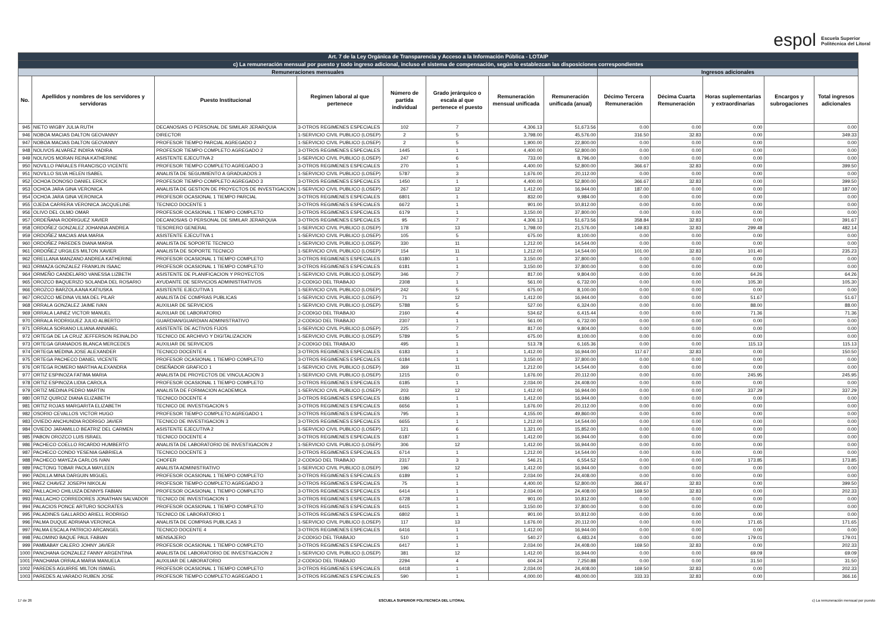espol Escuela Superior
Politécnica del Litoral
| Art. 7 de la Ley Orgánica de Transparencia y Acceso a la Información Pública - LOTAIP | | | | | | | | | | | | |
| --- | --- | --- | --- | --- | --- | --- | --- | --- | --- | --- | --- | --- |
| c) La remuneración mensual por puesto y todo ingreso adicional, incluso el sistema de compensación, según lo establezcan las disposiciones correspondientes | | | | | | | | | | | | |
| Remuneraciones mensuales | | | | | | | | Ingresos adicionales | | | | |
| No. | Apellidos y nombres de los servidores y servidoras | Puesto Institucional | Regimen laboral al que pertenece | Número de partida individual | Grado jerárquico o escala al que pertenece el puesto | Remuneración mensual unificada | Remuneración unificada (anual) | Décimo Tercera Remuneración | Décima Cuarta Remuneración | Horas suplementarias y extraordinarias | Encargos y subrogaciones | Total ingresos adicionales |
| 945 | NIETO WIGBY JULIA RUTH | DECANOS/AS O PERSONAL DE SIMILAR JERARQUIA | 3-OTROS REGIMENES ESPECIALES | 102 | 7 | 4,306.13 | 51,673.56 | 0.00 | 0.00 | 0.00 | | 0.00 |
| 946 | NOBOA MACIAS DALTON GEOVANNY | DIRECTOR | 1-SERVICIO CIVIL PUBLICO (LOSEP) | 2 | 5 | 3,798.00 | 45,576.00 | 316.50 | 32.83 | 0.00 | | 349.33 |
| 947 | NOBOA MACIAS DALTON GEOVANNY | PROFESOR TIEMPO PARCIAL AGREGADO 2 | 1-SERVICIO CIVIL PUBLICO (LOSEP) | 2 | 5 | 1,900.00 | 22,800.00 | 0.00 | 0.00 | 0.00 | | 0.00 |
| 948 | NOLIVOS ALVAREZ INDIRA YADIRA | PROFESOR TIEMPO COMPLETO AGREGADO 2 | 3-OTROS REGIMENES ESPECIALES | 1445 | 1 | 4,400.00 | 52,800.00 | 0.00 | 0.00 | 0.00 | | 0.00 |
| 949 | NOLIVOS MORAN REINA KATHERINE | ASISTENTE EJECUTIVA 2 | 1-SERVICIO CIVIL PUBLICO (LOSEP) | 247 | 6 | 733.00 | 8,796.00 | 0.00 | 0.00 | 0.00 | | 0.00 |
| 950 | NOVILLO PARALES FRANCISCO VICENTE | PROFESOR TIEMPO COMPLETO AGREGADO 3 | 3-OTROS REGIMENES ESPECIALES | 270 | 1 | 4,400.00 | 52,800.00 | 366.67 | 32.83 | 0.00 | | 399.50 |
| 951 | NOVILLO SILVA HELEN ISABEL | ANALISTA DE SEGUIMIENTO A GRADUADOS 3 | 1-SERVICIO CIVIL PUBLICO (LOSEP) | 5787 | 3 | 1,676.00 | 20,112.00 | 0.00 | 0.00 | 0.00 | | 0.00 |
| 952 | OCHOA DONOSO DANIEL ERICK | PROFESOR TIEMPO COMPLETO AGREGADO 3 | 3-OTROS REGIMENES ESPECIALES | 1450 | 1 | 4,400.00 | 52,800.00 | 366.67 | 32.83 | 0.00 | | 399.50 |
| 953 | OCHOA JARA GINA VERONICA | ANALISTA DE GESTION DE PROYECTOS DE INVESTIGACION | 1-SERVICIO CIVIL PUBLICO (LOSEP) | 267 | 12 | 1,412.00 | 16,944.00 | 187.00 | 0.00 | 0.00 | | 187.00 |
| 954 | OCHOA JARA GINA VERONICA | PROFESOR OCASIONAL 1 TIEMPO PARCIAL | 3-OTROS REGIMENES ESPECIALES | 6801 | 1 | 832.00 | 9,984.00 | 0.00 | 0.00 | 0.00 | | 0.00 |
| 955 | OJEDA CARRERA VERONICA JACQUELINE | TECNICO DOCENTE 1 | 3-OTROS REGIMENES ESPECIALES | 6672 | 1 | 901.00 | 10,812.00 | 0.00 | 0.00 | 0.00 | | 0.00 |
| 956 | OLIVO DEL OLMO OMAR | PROFESOR OCASIONAL 1 TIEMPO COMPLETO | 3-OTROS REGIMENES ESPECIALES | 6179 | 1 | 3,150.00 | 37,800.00 | 0.00 | 0.00 | 0.00 | | 0.00 |
| 957 | ORDEÑANA RODRIGUEZ XAVIER | DECANOS/AS O PERSONAL DE SIMILAR JERARQUIA | 3-OTROS REGIMENES ESPECIALES | 95 | 7 | 4,306.13 | 51,673.56 | 358.84 | 32.83 | 0.00 | | 391.67 |
| 958 | ORDOÑEZ GONZALEZ JOHANNA ANDREA | TESORERO GENERAL | 1-SERVICIO CIVIL PUBLICO (LOSEP) | 178 | 13 | 1,798.00 | 21,576.00 | 149.83 | 32.83 | 299.48 | | 482.14 |
| 959 | ORDOÑEZ MACIAS ANA MARIA | ASISTENTE EJECUTIVA 1 | 1-SERVICIO CIVIL PUBLICO (LOSEP) | 105 | 5 | 675.00 | 8,100.00 | 0.00 | 0.00 | 0.00 | | 0.00 |
| 960 | ORDOÑEZ PAREDES DIANA MARIA | ANALISTA DE SOPORTE TECNICO | 1-SERVICIO CIVIL PUBLICO (LOSEP) | 330 | 11 | 1,212.00 | 14,544.00 | 0.00 | 0.00 | 0.00 | | 0.00 |
| 961 | ORDOÑEZ URGILES MILTON XAVIER | ANALISTA DE SOPORTE TECNICO | 1-SERVICIO CIVIL PUBLICO (LOSEP) | 154 | 11 | 1,212.00 | 14,544.00 | 101.00 | 32.83 | 101.40 | | 235.23 |
| 962 | ORELLANA MANZANO ANDREA KATHERINE | PROFESOR OCASIONAL 1 TIEMPO COMPLETO | 3-OTROS REGIMENES ESPECIALES | 6180 | 1 | 3,150.00 | 37,800.00 | 0.00 | 0.00 | 0.00 | | 0.00 |
| 963 | ORMAZA GONZALEZ FRANKLIN ISAAC | PROFESOR OCASIONAL 1 TIEMPO COMPLETO | 3-OTROS REGIMENES ESPECIALES | 6181 | 1 | 3,150.00 | 37,800.00 | 0.00 | 0.00 | 0.00 | | 0.00 |
| 964 | ORMEÑO CANDELARIO VANESSA LIZBETH | ASISTENTE DE PLANIFICACION Y PROYECTOS | 1-SERVICIO CIVIL PUBLICO (LOSEP) | 346 | 7 | 817.00 | 9,804.00 | 0.00 | 0.00 | 64.26 | | 64.26 |
| 965 | OROZCO BAQUERIZO SOLANDA DEL ROSARIO | AYUDANTE DE SERVICIOS ADMINISTRATIVOS | 2-CODIGO DEL TRABAJO | 2308 | 1 | 561.00 | 6,732.00 | 0.00 | 0.00 | 105.30 | | 105.30 |
| 966 | OROZCO BARZOLA ANA KATIUSKA | ASISTENTE EJECUTIVA 1 | 1-SERVICIO CIVIL PUBLICO (LOSEP) | 242 | 5 | 675.00 | 8,100.00 | 0.00 | 0.00 | 0.00 | | 0.00 |
| 967 | OROZCO MEDINA VILMA DEL PILAR | ANALISTA DE COMPRAS PUBLICAS | 1-SERVICIO CIVIL PUBLICO (LOSEP) | 71 | 12 | 1,412.00 | 16,944.00 | 0.00 | 0.00 | 51.67 | | 51.67 |
| 968 | ORRALA GONZALEZ JAIME IVAN | AUXILIAR DE SERVICIOS | 1-SERVICIO CIVIL PUBLICO (LOSEP) | 5788 | 5 | 527.00 | 6,324.00 | 0.00 | 0.00 | 88.00 | | 88.00 |
| 969 | ORRALA LAINEZ VICTOR MANUEL | AUXILIAR DE LABORATORIO | 2-CODIGO DEL TRABAJO | 2160 | 4 | 534.62 | 6,415.44 | 0.00 | 0.00 | 71.36 | | 71.36 |
| 970 | ORRALA RODRIGUEZ JULIO ALBERTO | GUARDIAN/GUARDIAN ADMINISTRATIVO | 2-CODIGO DEL TRABAJO | 2307 | 1 | 561.00 | 6,732.00 | 0.00 | 0.00 | 0.00 | | 0.00 |
| 971 | ORRALA SORIANO LILIANA ANNABEL | ASISTENTE DE ACTIVOS FIJOS | 1-SERVICIO CIVIL PUBLICO (LOSEP) | 225 | 7 | 817.00 | 9,804.00 | 0.00 | 0.00 | 0.00 | | 0.00 |
| 972 | ORTEGA DE LA CRUZ JEFFERSON REINALDO | TECNICO DE ARCHIVO Y DIGITALIZACION | 1-SERVICIO CIVIL PUBLICO (LOSEP) | 5789 | 5 | 675.00 | 8,100.00 | 0.00 | 0.00 | 0.00 | | 0.00 |
| 973 | ORTEGA GRANADOS BLANCA MERCEDES | AUXILIAR DE SERVICIOS | 2-CODIGO DEL TRABAJO | 495 | 1 | 513.78 | 6,165.36 | 0.00 | 0.00 | 115.13 | | 115.13 |
| 974 | ORTEGA MEDINA JOSE ALEXANDER | TECNICO DOCENTE 4 | 3-OTROS REGIMENES ESPECIALES | 6183 | 1 | 1,412.00 | 16,944.00 | 117.67 | 32.83 | 0.00 | | 150.50 |
| 975 | ORTEGA PACHECO DANIEL VICENTE | PROFESOR OCASIONAL 1 TIEMPO COMPLETO | 3-OTROS REGIMENES ESPECIALES | 6184 | 1 | 3,150.00 | 37,800.00 | 0.00 | 0.00 | 0.00 | | 0.00 |
| 976 | ORTEGA ROMERO MARTHA ALEXANDRA | DISEÑADOR GRAFICO 1 | 1-SERVICIO CIVIL PUBLICO (LOSEP) | 369 | 11 | 1,212.00 | 14,544.00 | 0.00 | 0.00 | 0.00 | | 0.00 |
| 977 | ORTIZ ESPINOZA FATIMA MARIA | ANALISTA DE PROYECTOS DE VINCULACION 3 | 1-SERVICIO CIVIL PUBLICO (LOSEP) | 1215 | 0 | 1,676.00 | 20,112.00 | 0.00 | 0.00 | 245.95 | | 245.95 |
| 978 | ORTIZ ESPINOZA LIDIA CAROLA | PROFESOR OCASIONAL 1 TIEMPO COMPLETO | 3-OTROS REGIMENES ESPECIALES | 6185 | 1 | 2,034.00 | 24,408.00 | 0.00 | 0.00 | 0.00 | | 0.00 |
| 979 | ORTIZ MEDINA PEDRO MARTIN | ANALISTA DE FORMACION ACADEMICA | 1-SERVICIO CIVIL PUBLICO (LOSEP) | 203 | 12 | 1,412.00 | 16,944.00 | 0.00 | 0.00 | 337.29 | | 337.29 |
| 980 | ORTIZ QUIROZ DIANA ELIZABETH | TECNICO DOCENTE 4 | 3-OTROS REGIMENES ESPECIALES | 6186 | 1 | 1,412.00 | 16,944.00 | 0.00 | 0.00 | 0.00 | | 0.00 |
| 981 | ORTIZ ROJAS MARGARITA ELIZABETH | TECNICO DE INVESTIGACION 5 | 3-OTROS REGIMENES ESPECIALES | 6656 | 1 | 1,676.00 | 20,112.00 | 0.00 | 0.00 | 0.00 | | 0.00 |
| 982 | OSORIO CEVALLOS VICTOR HUGO | PROFESOR TIEMPO COMPLETO AGREGADO 1 | 3-OTROS REGIMENES ESPECIALES | 795 | 1 | 4,155.00 | 49,860.00 | 0.00 | 0.00 | 0.00 | | 0.00 |
| 983 | OVIEDO ANCHUNDIA RODRIGO JAVIER | TECNICO DE INVESTIGACION 3 | 3-OTROS REGIMENES ESPECIALES | 6655 | 1 | 1,212.00 | 14,544.00 | 0.00 | 0.00 | 0.00 | | 0.00 |
| 984 | OVIEDO JARAMILLO BEATRIZ DEL CARMEN | ASISTENTE EJECUTIVA 2 | 1-SERVICIO CIVIL PUBLICO (LOSEP) | 121 | 6 | 1,321.00 | 15,852.00 | 0.00 | 0.00 | 0.00 | | 0.00 |
| 985 | PABON OROZCO LUIS ISRAEL | TECNICO DOCENTE 4 | 3-OTROS REGIMENES ESPECIALES | 6187 | 1 | 1,412.00 | 16,944.00 | 0.00 | 0.00 | 0.00 | | 0.00 |
| 986 | PACHECO COELLO RICARDO HUMBERTO | ANALISTA DE LABORATORIO DE INVESTIGACION 2 | 1-SERVICIO CIVIL PUBLICO (LOSEP) | 306 | 12 | 1,412.00 | 16,944.00 | 0.00 | 0.00 | 0.00 | | 0.00 |
| 987 | PACHECO CONDO YESENIA GABRIELA | TECNICO DOCENTE 3 | 3-OTROS REGIMENES ESPECIALES | 6714 | 1 | 1,212.00 | 14,544.00 | 0.00 | 0.00 | 0.00 | | 0.00 |
| 988 | PACHECO MAYEZA CARLOS IVAN | CHOFER | 2-CODIGO DEL TRABAJO | 2317 | 3 | 546.21 | 6,554.52 | 0.00 | 0.00 | 173.85 | | 173.85 |
| 989 | PACTONG TOBAR PAOLA MAYLEEN | ANALISTA ADMINISTRATIVO | 1-SERVICIO CIVIL PUBLICO (LOSEP) | 196 | 12 | 1,412.00 | 16,944.00 | 0.00 | 0.00 | 0.00 | | 0.00 |
| 990 | PADILLA MINA DARGUIN MIGUEL | PROFESOR OCASIONAL 1 TIEMPO COMPLETO | 3-OTROS REGIMENES ESPECIALES | 6189 | 1 | 2,034.00 | 24,408.00 | 0.00 | 0.00 | 0.00 | | 0.00 |
| 991 | PAEZ CHAVEZ JOSEPH NIKOLAI | PROFESOR TIEMPO COMPLETO AGREGADO 3 | 3-OTROS REGIMENES ESPECIALES | 75 | 1 | 4,400.00 | 52,800.00 | 366.67 | 32.83 | 0.00 | | 399.50 |
| 992 | PAILLACHO CHILUIZA DENNYS FABIAN | PROFESOR OCASIONAL 1 TIEMPO COMPLETO | 3-OTROS REGIMENES ESPECIALES | 6414 | 1 | 2,034.00 | 24,408.00 | 169.50 | 32.83 | 0.00 | | 202.33 |
| 993 | PAILLACHO CORREDORES JONATHAN SALVADOR | TECNICO DE INVESTIGACION 1 | 3-OTROS REGIMENES ESPECIALES | 6728 | 1 | 901.00 | 10,812.00 | 0.00 | 0.00 | 0.00 | | 0.00 |
| 994 | PALACIOS PONCE ARTURO SOCRATES | PROFESOR OCASIONAL 1 TIEMPO COMPLETO | 3-OTROS REGIMENES ESPECIALES | 6415 | 1 | 3,150.00 | 37,800.00 | 0.00 | 0.00 | 0.00 | | 0.00 |
| 995 | PALADINES GALLARDO ARIELL RODRIGO | TECNICO DE LABORATORIO 1 | 3-OTROS REGIMENES ESPECIALES | 6802 | 1 | 901.00 | 10,812.00 | 0.00 | 0.00 | 0.00 | | 0.00 |
| 996 | PALMA DUQUE ADRIANA VERONICA | ANALISTA DE COMPRAS PUBLICAS 3 | 1-SERVICIO CIVIL PUBLICO (LOSEP) | 117 | 13 | 1,676.00 | 20,112.00 | 0.00 | 0.00 | 171.65 | | 171.65 |
| 997 | PALMA ESCALA PATRICIO ARCANGEL | TECNICO DOCENTE 4 | 3-OTROS REGIMENES ESPECIALES | 6416 | 1 | 1,412.00 | 16,944.00 | 0.00 | 0.00 | 0.00 | | 0.00 |
| 998 | PALOMINO BAQUE PAUL FABIAN | MENSAJERO | 2-CODIGO DEL TRABAJO | 510 | 1 | 540.27 | 6,483.24 | 0.00 | 0.00 | 179.01 | | 179.01 |
| 999 | PAMBABAY CALERO JOHNY JAVIER | PROFESOR OCASIONAL 1 TIEMPO COMPLETO | 3-OTROS REGIMENES ESPECIALES | 6417 | 1 | 2,034.00 | 24,408.00 | 169.50 | 32.83 | 0.00 | | 202.33 |
| 1000 | PANCHANA GONZALEZ FANNY ARGENTINA | ANALISTA DE LABORATORIO DE INVESTIGACION 2 | 1-SERVICIO CIVIL PUBLICO (LOSEP) | 381 | 12 | 1,412.00 | 16,944.00 | 0.00 | 0.00 | 69.09 | | 69.09 |
| 1001 | PANCHANA ORRALA MARIA MANUELA | AUXILIAR DE LABORATORIO | 2-CODIGO DEL TRABAJO | 2294 | 4 | 604.24 | 7,250.88 | 0.00 | 0.00 | 31.50 | | 31.50 |
| 1002 | PAREDES AGUIRRE MILTON ISMAEL | PROFESOR OCASIONAL 1 TIEMPO COMPLETO | 3-OTROS REGIMENES ESPECIALES | 6418 | 1 | 2,034.00 | 24,408.00 | 169.50 | 32.83 | 0.00 | | 202.33 |
| 1003 | PAREDES ALVARADO RUBEN JOSE | PROFESOR TIEMPO COMPLETO AGREGADO 1 | 3-OTROS REGIMENES ESPECIALES | 590 | 1 | 4,000.00 | 48,000.00 | 333.33 | 32.83 | 0.00 | | 366.16 |
17 de 26 ESCUELA SUPERIOR POLITECNICA DEL LITORAL c) La remuneración mensual por puesto